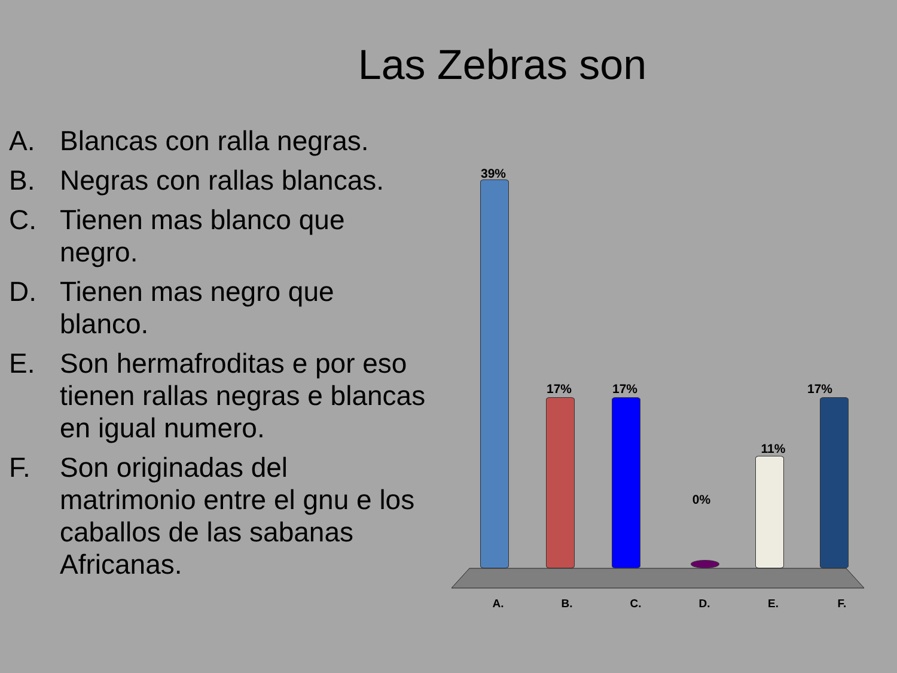Las Zebras son
A. Blancas con ralla negras.
B. Negras con rallas blancas.
C. Tienen mas blanco que negro.
D. Tienen mas negro que blanco.
E. Son hermafroditas e por eso tienen rallas negras e blancas en igual numero.
F. Son originadas del matrimonio entre el gnu e los caballos de las sabanas Africanas.
39%
17% 17%
0%
11%
17%
A. B. C. D. E. F.